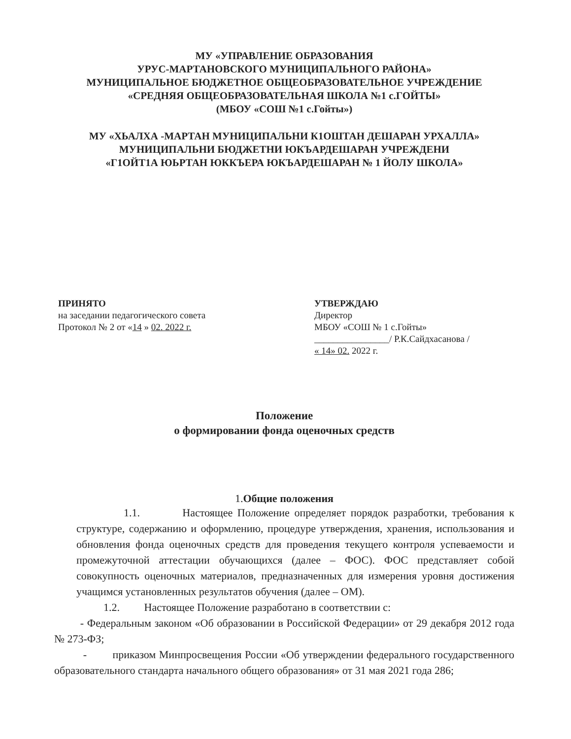МУ «УПРАВЛЕНИЕ ОБРАЗОВАНИЯ
УРУС-МАРТАНОВСКОГО МУНИЦИПАЛЬНОГО РАЙОНА»
МУНИЦИПАЛЬНОЕ БЮДЖЕТНОЕ ОБЩЕОБРАЗОВАТЕЛЬНОЕ УЧРЕЖДЕНИЕ
«СРЕДНЯЯ ОБЩЕОБРАЗОВАТЕЛЬНАЯ ШКОЛА №1 с.ГОЙТЫ»
(МБОУ «СОШ №1 с.Гойты»)
МУ «ХЬАЛХА -МАРТАН МУНИЦИПАЛЬНИ К1ОШТАН ДЕШАРАН УРХАЛЛА»
МУНИЦИПАЛЬНИ БЮДЖЕТНИ ЮКЪАРДЕШАРАН УЧРЕЖДЕНИ
«Г1ОЙТ1А ЮЬРТАН ЮККЪЕРА ЮКЪАРДЕШАРАН № 1 ЙОЛУ ШКОЛА»
ПРИНЯТО
на заседании педагогического совета
Протокол № 2 от «14 » 02. 2022 г.
УТВЕРЖДАЮ
Директор
МБОУ «СОШ № 1 с.Гойты»
________________/ Р.К.Сайдхасанова /
« 14» 02. 2022 г.
Положение
о формировании фонда оценочных средств
1.Общие положения
1.1. Настоящее Положение определяет порядок разработки, требования к структуре, содержанию и оформлению, процедуре утверждения, хранения, использования и обновления фонда оценочных средств для проведения текущего контроля успеваемости и промежуточной аттестации обучающихся (далее – ФОС). ФОС представляет собой совокупность оценочных материалов, предназначенных для измерения уровня достижения учащимся установленных результатов обучения (далее – ОМ).
1.2. Настоящее Положение разработано в соответствии с:
- Федеральным законом «Об образовании в Российской Федерации» от 29 декабря 2012 года № 273-ФЗ;
- приказом Минпросвещения России «Об утверждении федерального государственного образовательного стандарта начального общего образования» от 31 мая 2021 года 286;